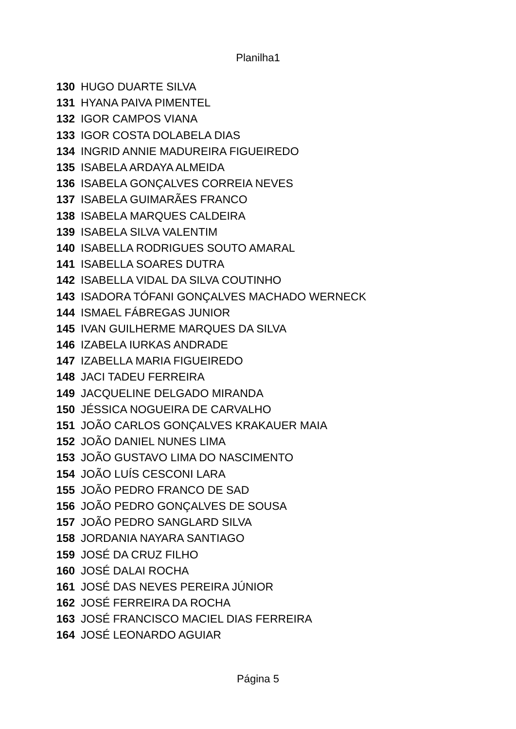Planilha1
| 130 | HUGO DUARTE SILVA |
| 131 | HYANA PAIVA PIMENTEL |
| 132 | IGOR CAMPOS VIANA |
| 133 | IGOR COSTA DOLABELA DIAS |
| 134 | INGRID ANNIE MADUREIRA FIGUEIREDO |
| 135 | ISABELA ARDAYA ALMEIDA |
| 136 | ISABELA GONÇALVES CORREIA NEVES |
| 137 | ISABELA GUIMARÃES FRANCO |
| 138 | ISABELA MARQUES CALDEIRA |
| 139 | ISABELA SILVA VALENTIM |
| 140 | ISABELLA RODRIGUES SOUTO AMARAL |
| 141 | ISABELLA SOARES DUTRA |
| 142 | ISABELLA VIDAL DA SILVA COUTINHO |
| 143 | ISADORA TÓFANI GONÇALVES MACHADO WERNECK |
| 144 | ISMAEL FÁBREGAS JUNIOR |
| 145 | IVAN GUILHERME MARQUES DA SILVA |
| 146 | IZABELA IURKAS ANDRADE |
| 147 | IZABELLA MARIA FIGUEIREDO |
| 148 | JACI TADEU FERREIRA |
| 149 | JACQUELINE DELGADO MIRANDA |
| 150 | JÉSSICA NOGUEIRA DE CARVALHO |
| 151 | JOÃO CARLOS GONÇALVES KRAKAUER MAIA |
| 152 | JOÃO DANIEL NUNES LIMA |
| 153 | JOÃO GUSTAVO LIMA DO NASCIMENTO |
| 154 | JOÃO LUÍS CESCONI LARA |
| 155 | JOÃO PEDRO FRANCO DE SAD |
| 156 | JOÃO PEDRO GONÇALVES DE SOUSA |
| 157 | JOÃO PEDRO SANGLARD SILVA |
| 158 | JORDANIA NAYARA SANTIAGO |
| 159 | JOSÉ DA CRUZ FILHO |
| 160 | JOSÉ DALAI ROCHA |
| 161 | JOSÉ DAS NEVES PEREIRA JÚNIOR |
| 162 | JOSÉ FERREIRA DA ROCHA |
| 163 | JOSÉ FRANCISCO MACIEL DIAS FERREIRA |
| 164 | JOSÉ LEONARDO AGUIAR |
Página 5